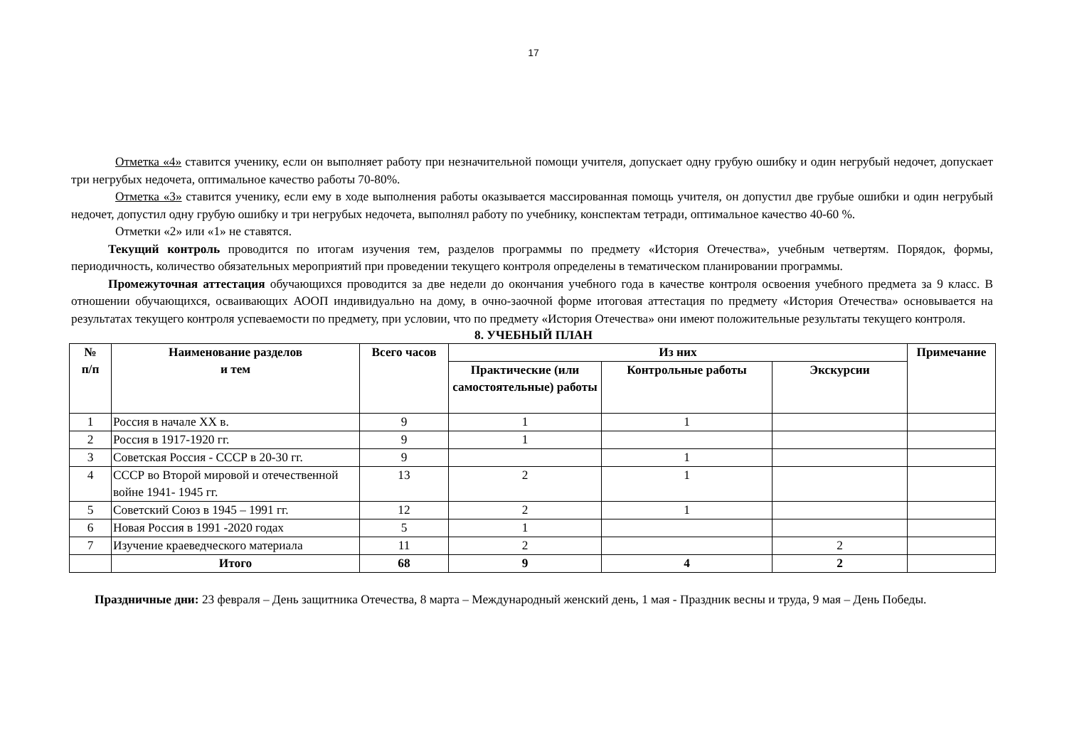17
Отметка «4» ставится ученику, если он выполняет работу при незначительной помощи учителя, допускает одну грубую ошибку и один негрубый недочет, допускает три негрубых недочета, оптимальное качество работы 70-80%.
Отметка «3» ставится ученику, если ему в ходе выполнения работы оказывается массированная помощь учителя, он допустил две грубые ошибки и один негрубый недочет, допустил одну грубую ошибку и три негрубых недочета, выполнял работу по учебнику, конспектам тетради, оптимальное качество 40-60 %.
Отметки «2» или «1» не ставятся.
Текущий контроль проводится по итогам изучения тем, разделов программы по предмету «История Отечества», учебным четвертям. Порядок, формы, периодичность, количество обязательных мероприятий при проведении текущего контроля определены в тематическом планировании программы.
Промежуточная аттестация обучающихся проводится за две недели до окончания учебного года в качестве контроля освоения учебного предмета за 9 класс. В отношении обучающихся, осваивающих АООП индивидуально на дому, в очно-заочной форме итоговая аттестация по предмету «История Отечества» основывается на результатах текущего контроля успеваемости по предмету, при условии, что по предмету «История Отечества» они имеют положительные результаты текущего контроля.
8. УЧЕБНЫЙ ПЛАН
| № п/п | Наименование разделов и тем | Всего часов | Из них | | | Примечание |
| --- | --- | --- | --- | --- | --- | --- |
| | | | Практические (или самостоятельные) работы | Контрольные работы | Экскурсии | |
| 1 | Россия в начале XX в. | 9 | 1 | 1 | | |
| 2 | Россия в 1917-1920 гг. | 9 | 1 | | | |
| 3 | Советская Россия - СССР в 20-30 гг. | 9 | | 1 | | |
| 4 | СССР во Второй мировой и отечественной войне 1941- 1945 гг. | 13 | 2 | 1 | | |
| 5 | Советский Союз в 1945 – 1991 гг. | 12 | 2 | 1 | | |
| 6 | Новая Россия в 1991 -2020 годах | 5 | 1 | | | |
| 7 | Изучение краеведческого материала | 11 | 2 | | 2 | |
| | Итого | 68 | 9 | 4 | 2 | |
Праздничные дни: 23 февраля – День защитника Отечества, 8 марта – Международный женский день, 1 мая - Праздник весны и труда, 9 мая – День Победы.